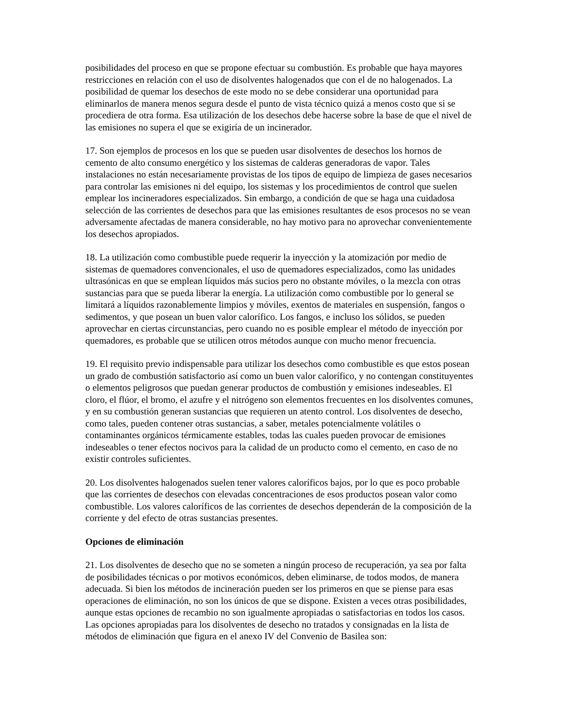posibilidades del proceso en que se propone efectuar su combustión. Es probable que haya mayores restricciones en relación con el uso de disolventes halogenados que con el de no halogenados. La posibilidad de quemar los desechos de este modo no se debe considerar una oportunidad para eliminarlos de manera menos segura desde el punto de vista técnico quizá a menos costo que si se procediera de otra forma. Esa utilización de los desechos debe hacerse sobre la base de que el nivel de las emisiones no supera el que se exigiría de un incinerador.
17. Son ejemplos de procesos en los que se pueden usar disolventes de desechos los hornos de cemento de alto consumo energético y los sistemas de calderas generadoras de vapor. Tales instalaciones no están necesariamente provistas de los tipos de equipo de limpieza de gases necesarios para controlar las emisiones ni del equipo, los sistemas y los procedimientos de control que suelen emplear los incineradores especializados. Sin embargo, a condición de que se haga una cuidadosa selección de las corrientes de desechos para que las emisiones resultantes de esos procesos no se vean adversamente afectadas de manera considerable, no hay motivo para no aprovechar convenientemente los desechos apropiados.
18. La utilización como combustible puede requerir la inyección y la atomización por medio de sistemas de quemadores convencionales, el uso de quemadores especializados, como las unidades ultrasónicas en que se emplean líquidos más sucios pero no obstante móviles, o la mezcla con otras sustancias para que se pueda liberar la energía. La utilización como combustible por lo general se limitará a líquidos razonablemente limpios y móviles, exentos de materiales en suspensión, fangos o sedimentos, y que posean un buen valor calorífico. Los fangos, e incluso los sólidos, se pueden aprovechar en ciertas circunstancias, pero cuando no es posible emplear el método de inyección por quemadores, es probable que se utilicen otros métodos aunque con mucho menor frecuencia.
19. El requisito previo indispensable para utilizar los desechos como combustible es que estos posean un grado de combustión satisfactorio así como un buen valor calorífico, y no contengan constituyentes o elementos peligrosos que puedan generar productos de combustión y emisiones indeseables. El cloro, el flúor, el bromo, el azufre y el nitrógeno son elementos frecuentes en los disolventes comunes, y en su combustión generan sustancias que requieren un atento control. Los disolventes de desecho, como tales, pueden contener otras sustancias, a saber, metales potencialmente volátiles o contaminantes orgánicos térmicamente estables, todas las cuales pueden provocar de emisiones indeseables o tener efectos nocivos para la calidad de un producto como el cemento, en caso de no existir controles suficientes.
20. Los disolventes halogenados suelen tener valores caloríficos bajos, por lo que es poco probable que las corrientes de desechos con elevadas concentraciones de esos productos posean valor como combustible. Los valores caloríficos de las corrientes de desechos dependerán de la composición de la corriente y del efecto de otras sustancias presentes.
Opciones de eliminación
21. Los disolventes de desecho que no se someten a ningún proceso de recuperación, ya sea por falta de posibilidades técnicas o por motivos económicos, deben eliminarse, de todos modos, de manera adecuada. Si bien los métodos de incineración pueden ser los primeros en que se piense para esas operaciones de eliminación, no son los únicos de que se dispone. Existen a veces otras posibilidades, aunque estas opciones de recambio no son igualmente apropiadas o satisfactorias en todos los casos. Las opciones apropiadas para los disolventes de desecho no tratados y consignadas en la lista de métodos de eliminación que figura en el anexo IV del Convenio de Basilea son: